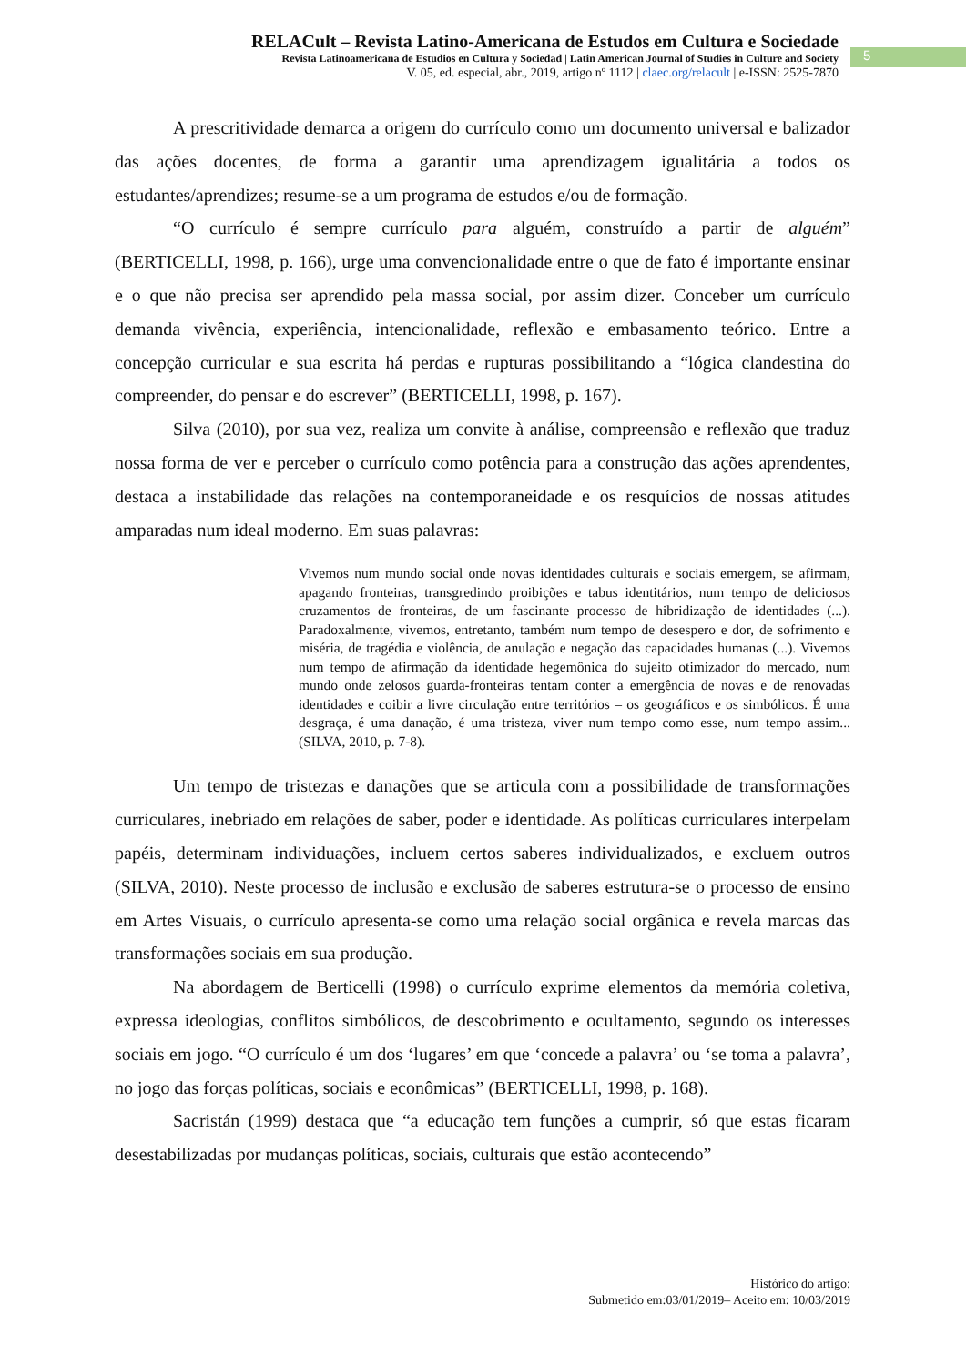RELACult – Revista Latino-Americana de Estudos em Cultura e Sociedade
Revista Latinoamericana de Estudios en Cultura y Sociedad | Latin American Journal of Studies in Culture and Society
V. 05, ed. especial, abr., 2019, artigo nº 1112 | claec.org/relacult | e-ISSN: 2525-7870
5
A prescritividade demarca a origem do currículo como um documento universal e balizador das ações docentes, de forma a garantir uma aprendizagem igualitária a todos os estudantes/aprendizes; resume-se a um programa de estudos e/ou de formação.
“O currículo é sempre currículo para alguém, construído a partir de alguém” (BERTICELLI, 1998, p. 166), urge uma convencionalidade entre o que de fato é importante ensinar e o que não precisa ser aprendido pela massa social, por assim dizer. Conceber um currículo demanda vivência, experiência, intencionalidade, reflexão e embasamento teórico. Entre a concepção curricular e sua escrita há perdas e rupturas possibilitando a “lógica clandestina do compreender, do pensar e do escrever” (BERTICELLI, 1998, p. 167).
Silva (2010), por sua vez, realiza um convite à análise, compreensão e reflexão que traduz nossa forma de ver e perceber o currículo como potência para a construção das ações aprendentes, destaca a instabilidade das relações na contemporaneidade e os resquícios de nossas atitudes amparadas num ideal moderno. Em suas palavras:
Vivemos num mundo social onde novas identidades culturais e sociais emergem, se afirmam, apagando fronteiras, transgredindo proibições e tabus identitários, num tempo de deliciosos cruzamentos de fronteiras, de um fascinante processo de hibridização de identidades (...). Paradoxalmente, vivemos, entretanto, também num tempo de desespero e dor, de sofrimento e miséria, de tragédia e violência, de anulação e negação das capacidades humanas (...). Vivemos num tempo de afirmação da identidade hegemônica do sujeito otimizador do mercado, num mundo onde zelosos guarda-fronteiras tentam conter a emergência de novas e de renovadas identidades e coibir a livre circulação entre territórios – os geográficos e os simbólicos. É uma desgraça, é uma danação, é uma tristeza, viver num tempo como esse, num tempo assim... (SILVA, 2010, p. 7-8).
Um tempo de tristezas e danações que se articula com a possibilidade de transformações curriculares, inebriado em relações de saber, poder e identidade. As políticas curriculares interpelam papéis, determinam individuações, incluem certos saberes individualizados, e excluem outros (SILVA, 2010). Neste processo de inclusão e exclusão de saberes estrutura-se o processo de ensino em Artes Visuais, o currículo apresenta-se como uma relação social orgânica e revela marcas das transformações sociais em sua produção.
Na abordagem de Berticelli (1998) o currículo exprime elementos da memória coletiva, expressa ideologias, conflitos simbólicos, de descobrimento e ocultamento, segundo os interesses sociais em jogo. “O currículo é um dos ‘lugares’ em que ‘concede a palavra’ ou ‘se toma a palavra’, no jogo das forças políticas, sociais e econômicas” (BERTICELLI, 1998, p. 168).
Sacristán (1999) destaca que “a educação tem funções a cumprir, só que estas ficaram desestabilizadas por mudanças políticas, sociais, culturais que estão acontecendo”
Histórico do artigo:
Submetido em:03/01/2019– Aceito em: 10/03/2019